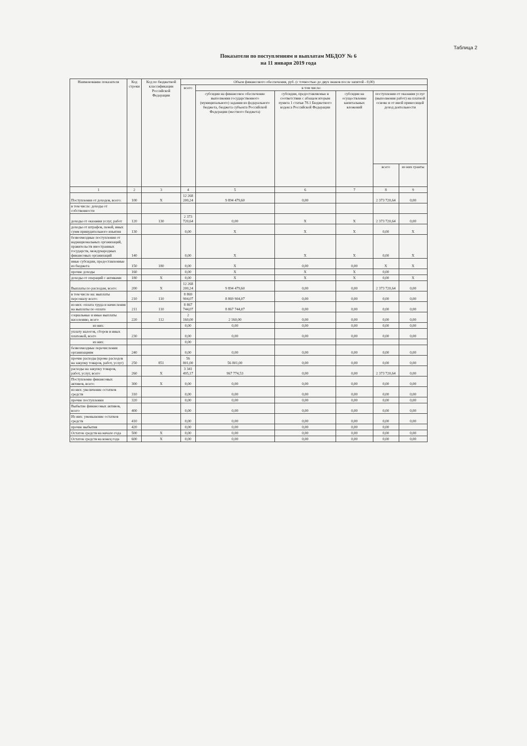Таблица 2
Показатели по поступлениям и выплатам МБДОУ № 6
на 11 января 2019 года
| Наименование показателя | Код строки | Код по бюджетной классификации Российской Федерации | Объем финансового обеспечения, руб. (с точностью до двух знаков после запятой - 0,00) | | | | | |
| --- | --- | --- | --- | --- | --- | --- | --- | --- |
| | | | всего | в том числе: | | | | |
| | | | | субсидии на финансовое обеспечение выполнения государственного (муниципального) задания из федерального бюджета, бюджета субъекта Российской Федерации (местного бюджета) | субсидии, предоставляемые в соответствии с абзацем вторым пункта 1 статьи 78.1 Бюджетного кодекса Российской Федерации | субсидии на осуществление капитальных вложений | поступления от оказания услуг (выполнения работ) на платной основе и от иной приносящей доход деятельности | |
| | | | | | | | всего | из них гранты |
| 1 | 2 | 3 | 4 | 5 | 6 | 7 | 8 | 9 |
| Поступления от доходов, всего: | 100 | X | 12 268 200,24 | 9 894 479,60 | 0,00 | | 2 373 720,64 | 0,00 |
| в том числе: доходы от собственности | | | | | | | | |
| доходы от оказания услуг, работ | 120 | 130 | 2 373 720,64 | 0,00 | X | X | 2 373 720,64 | 0,00 |
| доходы от штрафов, пеней, иных сумм принудительного изъятия | 130 | | 0,00 | X | X | X | 0,00 | X |
| безвозмездные поступления от наднациональных организаций, правительств иностранных государств, международных финансовых организаций | 140 | | 0,00 | X | X | X | 0,00 | X |
| иные субсидии, предоставленные из бюджета | 150 | 180 | 0,00 | X | 0,00 | 0,00 | X | X |
| прочие доходы | 160 | | 0,00 | X | X | X | 0,00 | |
| доходы от операций с активами | 180 | X | 0,00 | X | X | X | 0,00 | X |
| Выплаты по расходам, всего: | 200 | X | 12 268 200,24 | 9 894 479,60 | 0,00 | 0,00 | 2 373 720,64 | 0,00 |
| в том числе на: выплаты персоналу всего: | 210 | 110 | 8 869 904,07 | 8 869 904,07 | 0,00 | 0,00 | 0,00 | 0,00 |
| из них: оплата труда и начисления на выплаты по оплате | 211 | 110 | 8 867 744,07 | 8 867 744,07 | 0,00 | 0,00 | 0,00 | 0,00 |
| социальные и иные выплаты населению, всего | 220 | 112 | 2 160,00 | 2 160,00 | 0,00 | 0,00 | 0,00 | 0,00 |
| из них: | | | 0,00 | 0,00 | 0,00 | 0,00 | 0,00 | 0,00 |
| уплату налогов, сборов и иных платежей, всего | 230 | | 0,00 | 0,00 | 0,00 | 0,00 | 0,00 | 0,00 |
| из них: | | | 0,00 | | | | | |
| безвозмездные перечисления организациям | 240 | | 0,00 | 0,00 | 0,00 | 0,00 | 0,00 | 0,00 |
| прочие расходы (кроме расходов на закупку товаров, работ, услуг) | 250 | 851 | 56 801,00 | 56 801,00 | 0,00 | 0,00 | 0,00 | 0,00 |
| расходы на закупку товаров, работ, услуг, всего | 260 | X | 3 341 495,17 | 967 774,53 | 0,00 | 0,00 | 2 373 720,64 | 0,00 |
| Поступление финансовых активов, всего: | 300 | X | 0,00 | 0,00 | 0,00 | 0,00 | 0,00 | 0,00 |
| из них: увеличение остатков средств | 310 | | 0,00 | 0,00 | 0,00 | 0,00 | 0,00 | 0,00 |
| прочие поступления | 320 | | 0,00 | 0,00 | 0,00 | 0,00 | 0,00 | 0,00 |
| Выбытие финансовых активов, всего | 400 | | 0,00 | 0,00 | 0,00 | 0,00 | 0,00 | 0,00 |
| Из них: уменьшение остатков средств | 410 | | 0,00 | 0,00 | 0,00 | 0,00 | 0,00 | 0,00 |
| прочие выбытия | 420 | | 0,00 | 0,00 | 0,00 | 0,00 | 0,00 | |
| Остаток средств на начало года | 500 | X | 0,00 | 0,00 | 0,00 | 0,00 | 0,00 | 0,00 |
| Остаток средств на конец года | 600 | X | 0,00 | 0,00 | 0,00 | 0,00 | 0,00 | 0,00 |